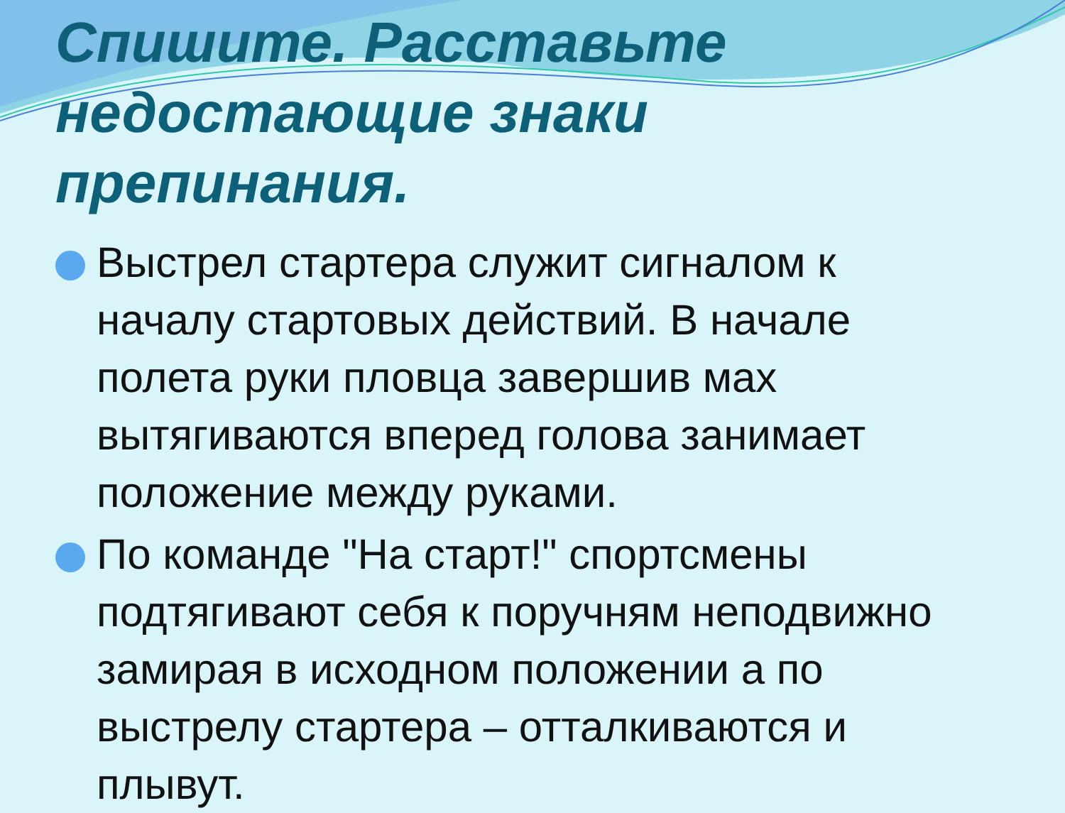Спишите. Расставьте недостающие знаки препинания.
Выстрел стартера служит сигналом к началу стартовых действий. В начале полета руки пловца завершив мах вытягиваются вперед голова занимает положение между руками.
По команде "На старт!" спортсмены подтягивают себя к поручням неподвижно замирая в исходном положении а по выстрелу стартера – отталкиваются и плывут.